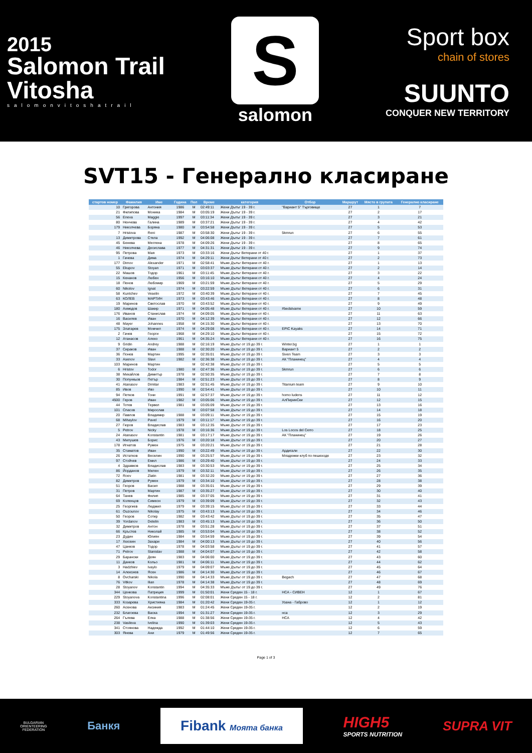2015
Salomon Trail
Vitosha
salomonvitoshatrail
S
salomon
Sport box
chain of stores
SUUNTO
CONQUER NEW TERRITORY
SVT15 - Генерално класиране
| стартов номер | Фамилия | Име | Година | Пол | Време | категория | Отбор | Маршрут | Място в групата | Генерално класиране |
| --- | --- | --- | --- | --- | --- | --- | --- | --- | --- | --- |
| 10 | Григорова | Антония | 1986 | M | 02:49:11 | Жени Дълъг 19 - 39 г. | "Вариант 5" Търговище | 27 | 1 | 7 |
| 21 | Филипова | Моника | 1984 | M | 03:05:19 | Жени Дълъг 19 - 39 г. | | 27 | 2 | 17 |
| 56 | Eneva | Maggie | 1997 | M | 03:11:34 | Жени Дълъг 19 - 39 г. | | 27 | 3 | 21 |
| 80 | Ненчева | Галина | 1989 | M | 03:37:21 | Жени Дълъг 19 - 39 г. | | 27 | 4 | 42 |
| 179 | Николчева | Боряна | 1980 | M | 03:54:58 | Жени Дълъг 19 - 39 г. | | 27 | 5 | 53 |
| 7 | Hristova | Reni | 1987 | M | 03:58:30 | Жени Дълъг 19 - 39 г. | 5kmrun | 27 | 6 | 55 |
| 13 | Димитрова | Стела | 1992 | M | 04:06:08 | Жени Дълъг 19 - 39 г. | | 27 | 7 | 61 |
| 45 | Бенева | Меглена | 1978 | M | 04:09:26 | Жени Дълъг 19 - 39 г. | | 27 | 8 | 65 |
| 46 | Николчева | Десислава | 1977 | M | 04:31:31 | Жени Дълъг 19 - 39 г. | | 27 | 9 | 74 |
| 95 | Петрова | Мая | 1973 | M | 03:33:16 | Жени Дълъг Ветерани от 40 г. | | 27 | 1 | 37 |
| 1 | Гачева | Дима | 1974 | M | 04:29:11 | Жени Дълъг Ветерани от 40 г. | | 27 | 2 | 73 |
| 177 | Dimov | Alexander | 1971 | M | 02:58:41 | Мъже Дълъг Ветерани от 40 г. | | 27 | 1 | 13 |
| 55 | Ekupov | Stoyan | 1971 | M | 03:03:37 | Мъже Дълъг Ветерани от 40 г. | | 27 | 2 | 14 |
| 22 | Машов | Тодор | 1961 | M | 03:11:45 | Мъже Дълъг Ветерани от 40 г. | | 27 | 3 | 22 |
| 15 | Кенанов | Любен | 1956 | M | 03:16:10 | Мъже Дълъг Ветерани от 40 г. | | 27 | 4 | 24 |
| 18 | Пенов | Любомир | 1969 | M | 03:21:59 | Мъже Дълъг Ветерани от 40 г. | | 27 | 5 | 29 |
| 60 | Nikolov | Ignat | 1974 | M | 03:22:59 | Мъже Дълъг Ветерани от 40 г. | | 27 | 6 | 31 |
| 58 | Kuntchev | Veselin | 1972 | M | 03:40:39 | Мъже Дълъг Ветерани от 40 г. | | 27 | 7 | 45 |
| 63 | КОЛЕВ | МАРТИН | 1973 | M | 03:43:46 | Мъже Дълъг Ветерани от 40 г. | | 27 | 8 | 48 |
| 19 | Маринов | Светослав | 1970 | M | 03:43:52 | Мъже Дълъг Ветерани от 40 г. | | 27 | 9 | 49 |
| 180 | Ахмедов | Шакир | 1971 | M | 04:05:48 | Мъже Дълъг Ветерани от 40 г. | #bedstvame | 27 | 10 | 59 |
| 176 | Иванов | Станислав | 1974 | M | 04:09:05 | Мъже Дълъг Ветерани от 40 г. | | 27 | 11 | 63 |
| 16 | Василев | Иван | 1970 | M | 04:12:39 | Мъже Дълъг Ветерани от 40 г. | | 27 | 12 | 66 |
| 48 | Mayer | Johannes | 1958 | M | 04:15:30 | Мъже Дълъг Ветерани от 40 г. | | 27 | 13 | 70 |
| 175 | Златарев | Момчил | 1974 | M | 04:29:08 | Мъже Дълъг Ветерани от 40 г. | EPIC Kayaks | 27 | 14 | 71 |
| 2 | Гачев | Георги | 1968 | M | 04:29:10 | Мъже Дълъг Ветерани от 40 г. | | 27 | 15 | 72 |
| 12 | Атанасов | Алеко | 1961 | M | 04:35:24 | Мъже Дълъг Ветерани от 40 г. | | 27 | 16 | 75 |
| 9 | Gridin | Andrey | 1988 | M | 02:16:19 | Мъже Дълъг от 19 до 39 г. | Winter.bg | 27 | 1 | 1 |
| 37 | Сираков | Иван | 1988 | M | 02:30:20 | Мъже Дълъг от 19 до 39 г. | Вариант 5 | 27 | 2 | 2 |
| 36 | Понев | Мартин | 1995 | M | 02:35:01 | Мъже Дълъг от 19 до 39 г. | Siven Team | 27 | 3 | 3 |
| 33 | Asenov | Slavi | 1982 | M | 02:36:38 | Мъже Дълъг от 19 до 39 г. | АК "Планинец" | 27 | 4 | 4 |
| 103 | Маринов | Мартин | | M | 02:42:38 | Мъже Дълъг от 19 до 39 г. | | 27 | 5 | 5 |
| 6 | Hristov | Todor | 1980 | M | 02:47:36 | Мъже Дълъг от 19 до 39 г. | 5kmrun | 27 | 6 | 6 |
| 38 | Михайлов | Димитър | 1978 | M | 02:50:35 | Мъже Дълъг от 19 до 39 г. | | 27 | 7 | 8 |
| 30 | Попункьов | Петър | 1984 | M | 02:51:23 | Мъже Дълъг от 19 до 39 г. | | 27 | 8 | 9 |
| 41 | Atanasov | Dimitar | 1983 | M | 02:51:45 | Мъже Дълъг от 19 до 39 г. | Titanium team | 27 | 9 | 10 |
| 85 | Ивов | Иво | 1990 | M | 02:54:41 | Мъже Дълъг от 19 до 39 г. | | 27 | 10 | 11 |
| 94 | Петков | Тони | 1991 | M | 02:57:37 | Мъже Дълъг от 19 до 39 г. | homo ludens | 27 | 11 | 12 |
| 4500 | Геров | Иван | 1982 | M | 03:05:06 | Мъже Дълъг от 19 до 39 г. | АлПиринСки | 27 | 12 | 15 |
| 44 | Тотев | Тервел | 1981 | M | 03:05:09 | Мъже Дълъг от 19 до 39 г. | | 27 | 13 | 16 |
| 101 | Спасов | Мирослав | | M | 03:07:58 | Мъже Дълъг от 19 до 39 г. | | 27 | 14 | 18 |
| 20 | Павлов | Владимир | 1988 | M | 03:09:11 | Мъже Дълъг от 19 до 39 г. | | 27 | 15 | 19 |
| 68 | Mihaylov | Pavel | 1979 | M | 03:11:17 | Мъже Дълъг от 19 до 39 г. | | 27 | 16 | 20 |
| 27 | Гюров | Владислав | 1983 | M | 03:12:35 | Мъже Дълъг от 19 до 39 г. | | 27 | 17 | 23 |
| 5 | Petrov | Nicky | 1978 | M | 03:16:36 | Мъже Дълъг от 19 до 39 г. | Los Locos del Cerro | 27 | 18 | 25 |
| 24 | Atanasov | Konstantin | 1981 | M | 03:17:17 | Мъже Дълъг от 19 до 39 г. | АК "Планинец" | 27 | 19 | 26 |
| 43 | Милушев | Борис | 1976 | M | 03:20:18 | Мъже Дълъг от 19 до 39 г. | | 27 | 20 | 27 |
| 178 | Игнатов | Румен | 1975 | M | 03:20:21 | Мъже Дълъг от 19 до 39 г. | | 27 | 21 | 28 |
| 35 | Стаматов | Иван | 1990 | M | 03:22:49 | Мъже Дълъг от 19 до 39 г. | Ардигали | 27 | 22 | 30 |
| 26 | Истатков | Веселин | 1990 | M | 03:25:57 | Мъже Дълъг от 19 до 39 г. | Младежки клуб по пешеходе | 27 | 23 | 32 |
| 97 | Стойчев | Емил | 1986 | M | 03:29:40 | Мъже Дълъг от 19 до 39 г. | | 27 | 24 | 33 |
| 4 | Здравков | Владислав | 1983 | M | 03:30:53 | Мъже Дълъг от 19 до 39 г. | | 27 | 25 | 34 |
| 86 | Йорданов | Милен | 1979 | M | 03:32:11 | Мъже Дълъг от 19 до 39 г. | | 27 | 26 | 35 |
| 72 | Roev | Zlatin | 1981 | M | 03:32:20 | Мъже Дълъг от 19 до 39 г. | | 27 | 27 | 36 |
| 82 | Димитров | Румен | 1979 | M | 03:34:10 | Мъже Дълъг от 19 до 39 г. | | 27 | 28 | 38 |
| 51 | Георов | Васил | 1988 | M | 03:35:01 | Мъже Дълъг от 19 до 39 г. | | 27 | 29 | 39 |
| 31 | Петров | Мартин | 1987 | M | 03:35:27 | Мъже Дълъг от 19 до 39 г. | | 27 | 30 | 40 |
| 64 | Танев | Филип | 1985 | M | 03:37:05 | Мъже Дълъг от 19 до 39 г. | | 27 | 31 | 41 |
| 69 | Коленцов | Симеон | 1979 | M | 03:39:09 | Мъже Дълъг от 19 до 39 г. | | 27 | 32 | 43 |
| 25 | Георгиев | Людмил | 1979 | M | 03:39:15 | Мъже Дълъг от 19 до 39 г. | | 27 | 33 | 44 |
| 61 | Ouzounov | Nikolay | 1975 | M | 03:43:13 | Мъже Дълъг от 19 до 39 г. | | 27 | 34 | 46 |
| 50 | Георов | Сотир | 1982 | M | 03:43:42 | Мъже Дълъг от 19 до 39 г. | | 27 | 35 | 47 |
| 39 | Yordanov | Detelin | 1983 | M | 03:45:13 | Мъже Дълъг от 19 до 39 г. | | 27 | 36 | 50 |
| 32 | Димитров | Антон | 1978 | M | 03:51:28 | Мъже Дълъг от 19 до 39 г. | | 27 | 37 | 51 |
| 66 | Кръстев | Николай | 1985 | M | 03:53:04 | Мъже Дълъг от 19 до 39 г. | | 27 | 38 | 52 |
| 23 | Дудин | Юлиян | 1984 | M | 03:54:59 | Мъже Дълъг от 19 до 39 г. | | 27 | 39 | 54 |
| 17 | Хюсеин | Захари | 1984 | M | 04:00:13 | Мъже Дълъг от 19 до 39 г. | | 27 | 40 | 56 |
| 47 | Цанков | Тодор | 1978 | M | 04:03:58 | Мъже Дълъг от 19 до 39 г. | | 27 | 41 | 57 |
| 71 | Petrov | Stanislav | 1988 | M | 04:04:07 | Мъже Дълъг от 19 до 39 г. | | 27 | 42 | 58 |
| 29 | Барански | Деян | 1983 | M | 04:06:00 | Мъже Дълъг от 19 до 39 г. | | 27 | 43 | 60 |
| 11 | Данков | Кольо | 1981 | M | 04:06:11 | Мъже Дълъг от 19 до 39 г. | | 27 | 44 | 62 |
| 3 | Hadzhiev | Ivaylo | 1979 | M | 04:09:07 | Мъже Дълъг от 19 до 39 г. | | 27 | 45 | 64 |
| 14 | Алексиев | Ясен | 1986 | M | 04:14:30 | Мъже Дълъг от 19 до 39 г. | | 27 | 46 | 67 |
| 8 | Ovcharski | Nikola | 1990 | M | 04:14:33 | Мъже Дълъг от 19 до 39 г. | Begach | 27 | 47 | 68 |
| 76 | Vitkov | Ilian | 1978 | M | 04:14:38 | Мъже Дълъг от 19 до 39 г. | | 27 | 48 | 69 |
| 28 | Stoyanov | Konstantin | 1994 | M | 04:35:33 | Мъже Дълъг от 19 до 39 г. | | 27 | 49 | 76 |
| 344 | Ценкова | Патриция | 1999 | M | 01:50:01 | Жени Среден 15 - 18 г. | НСА - СИВЕН | 12 | 1 | 67 |
| 229 | Stoyanova | Konstantina | 1996 | M | 02:08:01 | Жени Среден 15 - 18 г. | | 12 | 2 | 81 |
| 333 | Козарева | Християна | 1984 | M | 01:20:42 | Жени Среден 19-35 г. | Узана - Габрово | 12 | 1 | 12 |
| 260 | Асенова | Аксиния | 1983 | M | 01:24:45 | Жени Среден 19-35 г. | | 12 | 2 | 19 |
| 232 | Благоева | Васка | 1994 | M | 01:31:27 | Жени Среден 19-35 г. | нса | 12 | 3 | 29 |
| 264 | Гълева | Елка | 1988 | M | 01:38:56 | Жени Среден 19-35 г. | НСА | 12 | 4 | 42 |
| 238 | Vasileva | Ivelina | 1990 | M | 01:39:03 | Жени Среден 19-35 г. | | 12 | 5 | 43 |
| 341 | Стоянова | Надежда | 1992 | M | 01:44:10 | Жени Среден 19-35 г. | | 12 | 6 | 59 |
| 303 | Янева | Ани | 1979 | M | 01:49:56 | Жени Среден 19-35 г. | | 12 | 7 | 65 |
Page 1 of 3
BULGARIAN
ORIENTEERING
FEDERATION
Банкя
Fibank Моята банка
HIGH5
SPORTS NUTRITION
SUPRA VIT